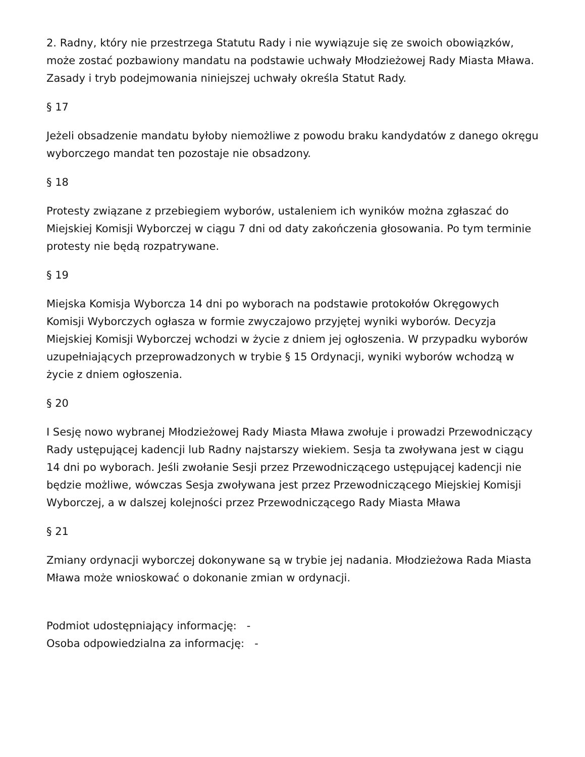2. Radny, który nie przestrzega Statutu Rady i nie wywiązuje się ze swoich obowiązków, może zostać pozbawiony mandatu na podstawie uchwały Młodzieżowej Rady Miasta Mława. Zasady i tryb podejmowania niniejszej uchwały określa Statut Rady.
§ 17
Jeżeli obsadzenie mandatu byłoby niemożliwe z powodu braku kandydatów z danego okręgu wyborczego mandat ten pozostaje nie obsadzony.
§ 18
Protesty związane z przebiegiem wyborów, ustaleniem ich wyników można zgłaszać do Miejskiej Komisji Wyborczej w ciągu 7 dni od daty zakończenia głosowania. Po tym terminie protesty nie będą rozpatrywane.
§ 19
Miejska Komisja Wyborcza 14 dni po wyborach na podstawie protokołów Okręgowych Komisji Wyborczych ogłasza w formie zwyczajowo przyjętej wyniki wyborów. Decyzja Miejskiej Komisji Wyborczej wchodzi w życie z dniem jej ogłoszenia. W przypadku wyborów uzupełniających przeprowadzonych w trybie § 15 Ordynacji, wyniki wyborów wchodzą w życie z dniem ogłoszenia.
§ 20
I Sesję nowo wybranej Młodzieżowej Rady Miasta Mława zwołuje i prowadzi Przewodniczący Rady ustępującej kadencji lub Radny najstarszy wiekiem. Sesja ta zwoływana jest w ciągu 14 dni po wyborach. Jeśli zwołanie Sesji przez Przewodniczącego ustępującej kadencji nie będzie możliwe, wówczas Sesja zwoływana jest przez Przewodniczącego Miejskiej Komisji Wyborczej, a w dalszej kolejności przez Przewodniczącego Rady Miasta Mława
§ 21
Zmiany ordynacji wyborczej dokonywane są w trybie jej nadania. Młodzieżowa Rada Miasta Mława może wnioskować o dokonanie zmian w ordynacji.
Podmiot udostępniający informację: -
Osoba odpowiedzialna za informację: -